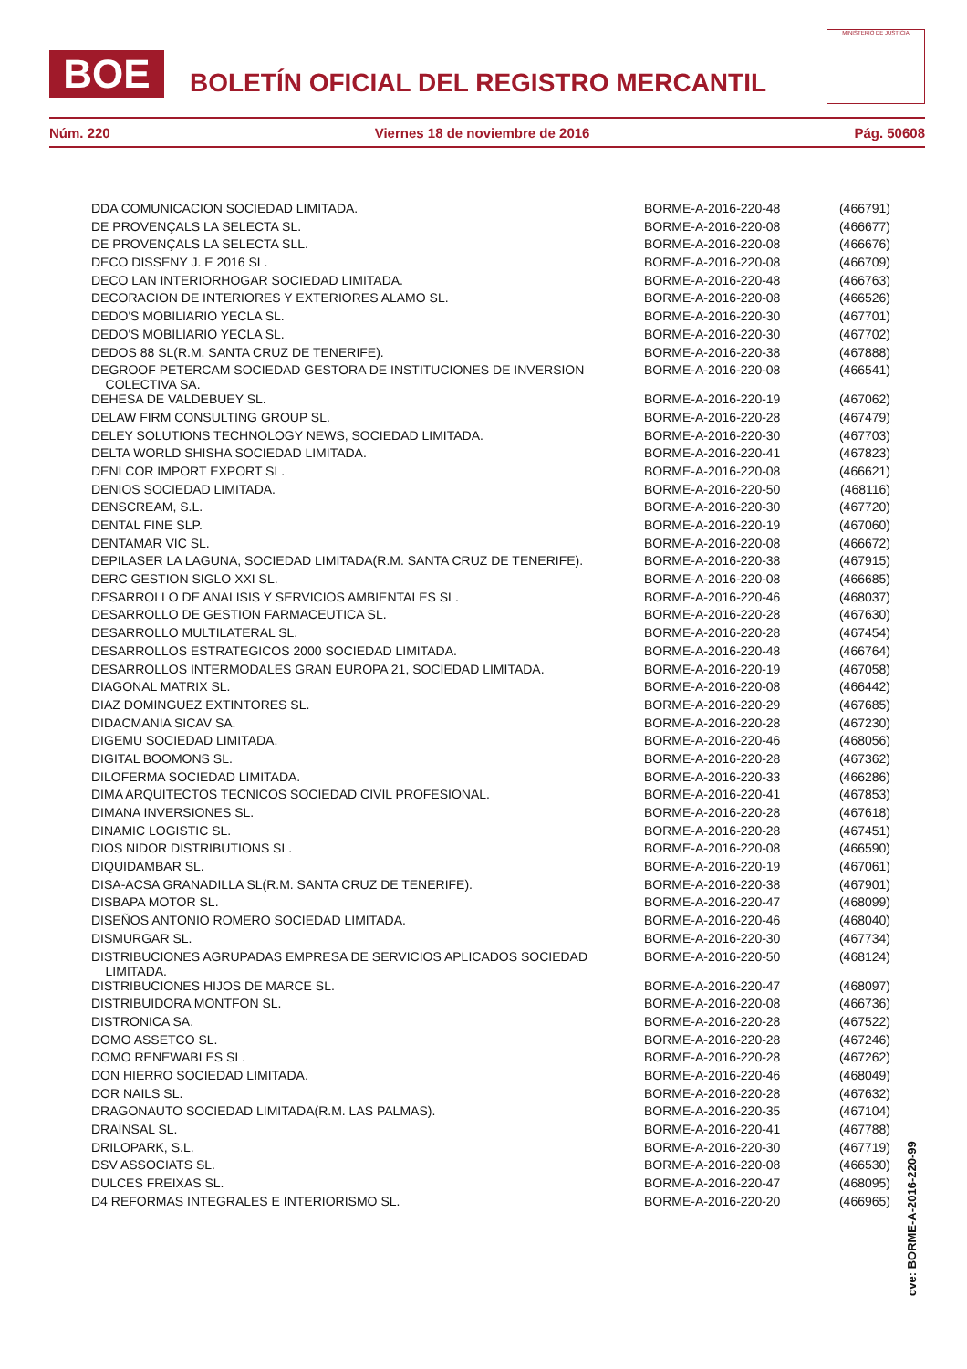BOE BOLETÍN OFICIAL DEL REGISTRO MERCANTIL
MINISTERIO DE JUSTICIA
Núm. 220 Viernes 18 de noviembre de 2016 Pág. 50608
| DDA COMUNICACION SOCIEDAD LIMITADA. | BORME-A-2016-220-48 | (466791) |
| DE PROVENÇALS LA SELECTA SL. | BORME-A-2016-220-08 | (466677) |
| DE PROVENÇALS LA SELECTA SLL. | BORME-A-2016-220-08 | (466676) |
| DECO DISSENY J. E 2016 SL. | BORME-A-2016-220-08 | (466709) |
| DECO LAN INTERIORHOGAR SOCIEDAD LIMITADA. | BORME-A-2016-220-48 | (466763) |
| DECORACION DE INTERIORES Y EXTERIORES ALAMO SL. | BORME-A-2016-220-08 | (466526) |
| DEDO'S MOBILIARIO YECLA SL. | BORME-A-2016-220-30 | (467701) |
| DEDO'S MOBILIARIO YECLA SL. | BORME-A-2016-220-30 | (467702) |
| DEDOS 88 SL(R.M. SANTA CRUZ DE TENERIFE). | BORME-A-2016-220-38 | (467888) |
| DEGROOF PETERCAM SOCIEDAD GESTORA DE INSTITUCIONES DE INVERSION COLECTIVA SA. | BORME-A-2016-220-08 | (466541) |
| DEHESA DE VALDEBUEY SL. | BORME-A-2016-220-19 | (467062) |
| DELAW FIRM CONSULTING GROUP SL. | BORME-A-2016-220-28 | (467479) |
| DELEY SOLUTIONS TECHNOLOGY NEWS, SOCIEDAD LIMITADA. | BORME-A-2016-220-30 | (467703) |
| DELTA WORLD SHISHA SOCIEDAD LIMITADA. | BORME-A-2016-220-41 | (467823) |
| DENI COR IMPORT EXPORT SL. | BORME-A-2016-220-08 | (466621) |
| DENIOS SOCIEDAD LIMITADA. | BORME-A-2016-220-50 | (468116) |
| DENSCREAM, S.L. | BORME-A-2016-220-30 | (467720) |
| DENTAL FINE SLP. | BORME-A-2016-220-19 | (467060) |
| DENTAMAR VIC SL. | BORME-A-2016-220-08 | (466672) |
| DEPILASER LA LAGUNA, SOCIEDAD LIMITADA(R.M. SANTA CRUZ DE TENERIFE). | BORME-A-2016-220-38 | (467915) |
| DERC GESTION SIGLO XXI SL. | BORME-A-2016-220-08 | (466685) |
| DESARROLLO DE ANALISIS Y SERVICIOS AMBIENTALES SL. | BORME-A-2016-220-46 | (468037) |
| DESARROLLO DE GESTION FARMACEUTICA SL. | BORME-A-2016-220-28 | (467630) |
| DESARROLLO MULTILATERAL SL. | BORME-A-2016-220-28 | (467454) |
| DESARROLLOS ESTRATEGICOS 2000 SOCIEDAD LIMITADA. | BORME-A-2016-220-48 | (466764) |
| DESARROLLOS INTERMODALES GRAN EUROPA 21, SOCIEDAD LIMITADA. | BORME-A-2016-220-19 | (467058) |
| DIAGONAL MATRIX SL. | BORME-A-2016-220-08 | (466442) |
| DIAZ DOMINGUEZ EXTINTORES SL. | BORME-A-2016-220-29 | (467685) |
| DIDACMANIA SICAV SA. | BORME-A-2016-220-28 | (467230) |
| DIGEMU SOCIEDAD LIMITADA. | BORME-A-2016-220-46 | (468056) |
| DIGITAL BOOMONS SL. | BORME-A-2016-220-28 | (467362) |
| DILOFERMA SOCIEDAD LIMITADA. | BORME-A-2016-220-33 | (466286) |
| DIMA ARQUITECTOS TECNICOS SOCIEDAD CIVIL PROFESIONAL. | BORME-A-2016-220-41 | (467853) |
| DIMANA INVERSIONES SL. | BORME-A-2016-220-28 | (467618) |
| DINAMIC LOGISTIC SL. | BORME-A-2016-220-28 | (467451) |
| DIOS NIDOR DISTRIBUTIONS SL. | BORME-A-2016-220-08 | (466590) |
| DIQUIDAMBAR SL. | BORME-A-2016-220-19 | (467061) |
| DISA-ACSA GRANADILLA SL(R.M. SANTA CRUZ DE TENERIFE). | BORME-A-2016-220-38 | (467901) |
| DISBAPA MOTOR SL. | BORME-A-2016-220-47 | (468099) |
| DISEÑOS ANTONIO ROMERO SOCIEDAD LIMITADA. | BORME-A-2016-220-46 | (468040) |
| DISMURGAR SL. | BORME-A-2016-220-30 | (467734) |
| DISTRIBUCIONES AGRUPADAS EMPRESA DE SERVICIOS APLICADOS SOCIEDAD LIMITADA. | BORME-A-2016-220-50 | (468124) |
| DISTRIBUCIONES HIJOS DE MARCE SL. | BORME-A-2016-220-47 | (468097) |
| DISTRIBUIDORA MONTFON SL. | BORME-A-2016-220-08 | (466736) |
| DISTRONICA SA. | BORME-A-2016-220-28 | (467522) |
| DOMO ASSETCO SL. | BORME-A-2016-220-28 | (467246) |
| DOMO RENEWABLES SL. | BORME-A-2016-220-28 | (467262) |
| DON HIERRO SOCIEDAD LIMITADA. | BORME-A-2016-220-46 | (468049) |
| DOR NAILS SL. | BORME-A-2016-220-28 | (467632) |
| DRAGONAUTO SOCIEDAD LIMITADA(R.M. LAS PALMAS). | BORME-A-2016-220-35 | (467104) |
| DRAINSAL SL. | BORME-A-2016-220-41 | (467788) |
| DRILOPARK, S.L. | BORME-A-2016-220-30 | (467719) |
| DSV ASSOCIATS SL. | BORME-A-2016-220-08 | (466530) |
| DULCES FREIXAS SL. | BORME-A-2016-220-47 | (468095) |
| D4 REFORMAS INTEGRALES E INTERIORISMO SL. | BORME-A-2016-220-20 | (466965) |
cve: BORME-A-2016-220-99